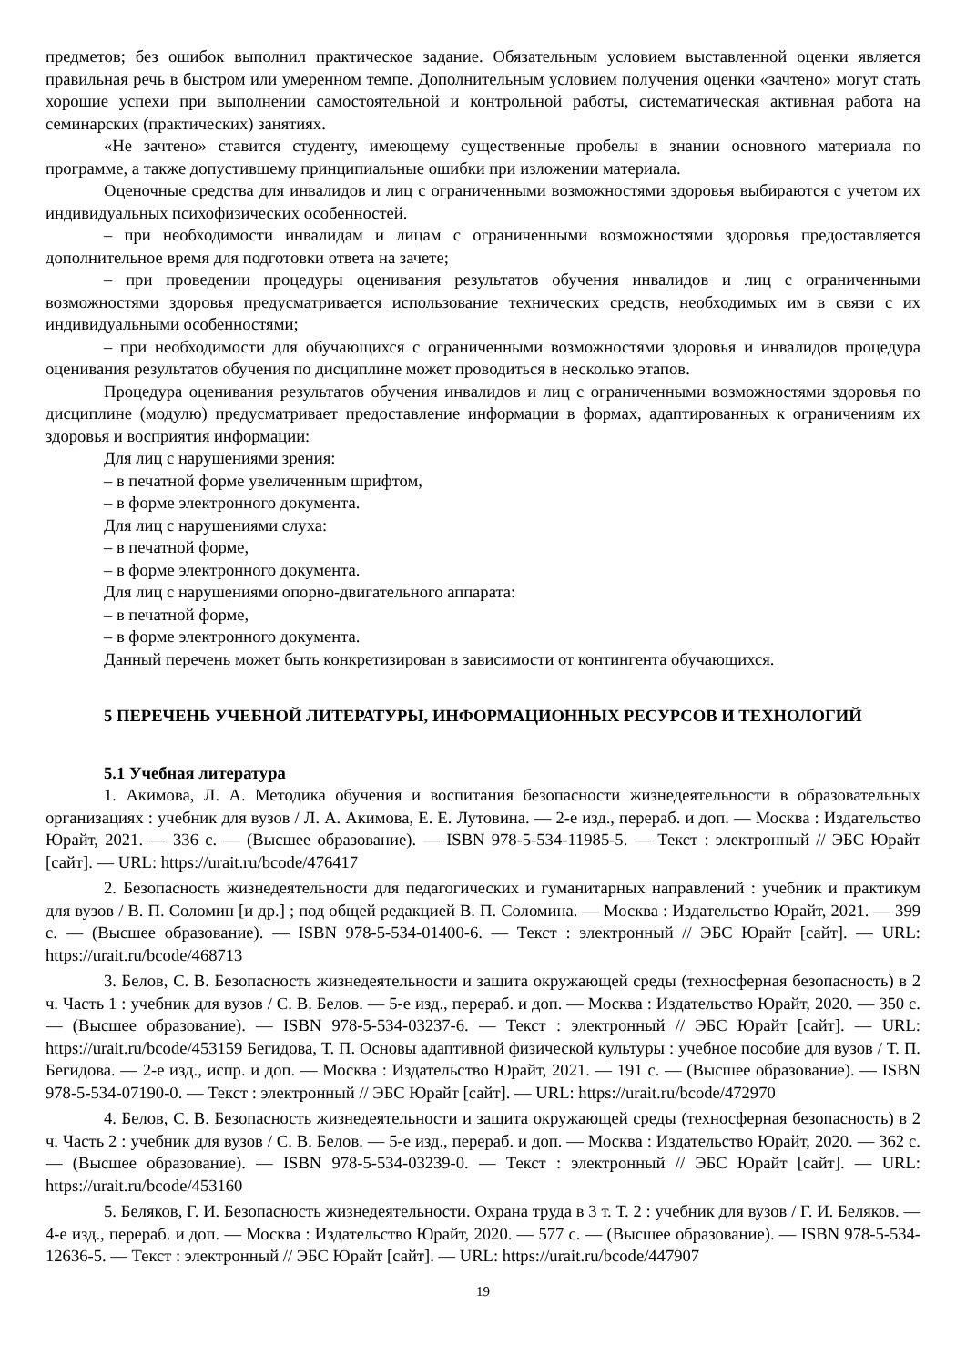предметов; без ошибок выполнил практическое задание. Обязательным условием выставленной оценки является правильная речь в быстром или умеренном темпе. Дополнительным условием получения оценки «зачтено» могут стать хорошие успехи при выполнении самостоятельной и контрольной работы, систематическая активная работа на семинарских (практических) занятиях.
«Не зачтено» ставится студенту, имеющему существенные пробелы в знании основного материала по программе, а также допустившему принципиальные ошибки при изложении материала.
Оценочные средства для инвалидов и лиц с ограниченными возможностями здоровья выбираются с учетом их индивидуальных психофизических особенностей.
– при необходимости инвалидам и лицам с ограниченными возможностями здоровья предоставляется дополнительное время для подготовки ответа на зачете;
– при проведении процедуры оценивания результатов обучения инвалидов и лиц с ограниченными возможностями здоровья предусматривается использование технических средств, необходимых им в связи с их индивидуальными особенностями;
– при необходимости для обучающихся с ограниченными возможностями здоровья и инвалидов процедура оценивания результатов обучения по дисциплине может проводиться в несколько этапов.
Процедура оценивания результатов обучения инвалидов и лиц с ограниченными возможностями здоровья по дисциплине (модулю) предусматривает предоставление информации в формах, адаптированных к ограничениям их здоровья и восприятия информации:
Для лиц с нарушениями зрения:
– в печатной форме увеличенным шрифтом,
– в форме электронного документа.
Для лиц с нарушениями слуха:
– в печатной форме,
– в форме электронного документа.
Для лиц с нарушениями опорно-двигательного аппарата:
– в печатной форме,
– в форме электронного документа.
Данный перечень может быть конкретизирован в зависимости от контингента обучающихся.
5 ПЕРЕЧЕНЬ УЧЕБНОЙ ЛИТЕРАТУРЫ, ИНФОРМАЦИОННЫХ РЕСУРСОВ И ТЕХНОЛОГИЙ
5.1 Учебная литература
1. Акимова, Л. А. Методика обучения и воспитания безопасности жизнедеятельности в образовательных организациях : учебник для вузов / Л. А. Акимова, Е. Е. Лутовина. — 2-е изд., перераб. и доп. — Москва : Издательство Юрайт, 2021. — 336 с. — (Высшее образование). — ISBN 978-5-534-11985-5. — Текст : электронный // ЭБС Юрайт [сайт]. — URL: https://urait.ru/bcode/476417
2. Безопасность жизнедеятельности для педагогических и гуманитарных направлений : учебник и практикум для вузов / В. П. Соломин [и др.] ; под общей редакцией В. П. Соломина. — Москва : Издательство Юрайт, 2021. — 399 с. — (Высшее образование). — ISBN 978-5-534-01400-6. — Текст : электронный // ЭБС Юрайт [сайт]. — URL: https://urait.ru/bcode/468713
3. Белов, С. В. Безопасность жизнедеятельности и защита окружающей среды (техносферная безопасность) в 2 ч. Часть 1 : учебник для вузов / С. В. Белов. — 5-е изд., перераб. и доп. — Москва : Издательство Юрайт, 2020. — 350 с. — (Высшее образование). — ISBN 978-5-534-03237-6. — Текст : электронный // ЭБС Юрайт [сайт]. — URL: https://urait.ru/bcode/453159 Бегидова, Т. П. Основы адаптивной физической культуры : учебное пособие для вузов / Т. П. Бегидова. — 2-е изд., испр. и доп. — Москва : Издательство Юрайт, 2021. — 191 с. — (Высшее образование). — ISBN 978-5-534-07190-0. — Текст : электронный // ЭБС Юрайт [сайт]. — URL: https://urait.ru/bcode/472970
4. Белов, С. В. Безопасность жизнедеятельности и защита окружающей среды (техносферная безопасность) в 2 ч. Часть 2 : учебник для вузов / С. В. Белов. — 5-е изд., перераб. и доп. — Москва : Издательство Юрайт, 2020. — 362 с. — (Высшее образование). — ISBN 978-5-534-03239-0. — Текст : электронный // ЭБС Юрайт [сайт]. — URL: https://urait.ru/bcode/453160
5. Беляков, Г. И. Безопасность жизнедеятельности. Охрана труда в 3 т. Т. 2 : учебник для вузов / Г. И. Беляков. — 4-е изд., перераб. и доп. — Москва : Издательство Юрайт, 2020. — 577 с. — (Высшее образование). — ISBN 978-5-534-12636-5. — Текст : электронный // ЭБС Юрайт [сайт]. — URL: https://urait.ru/bcode/447907
19